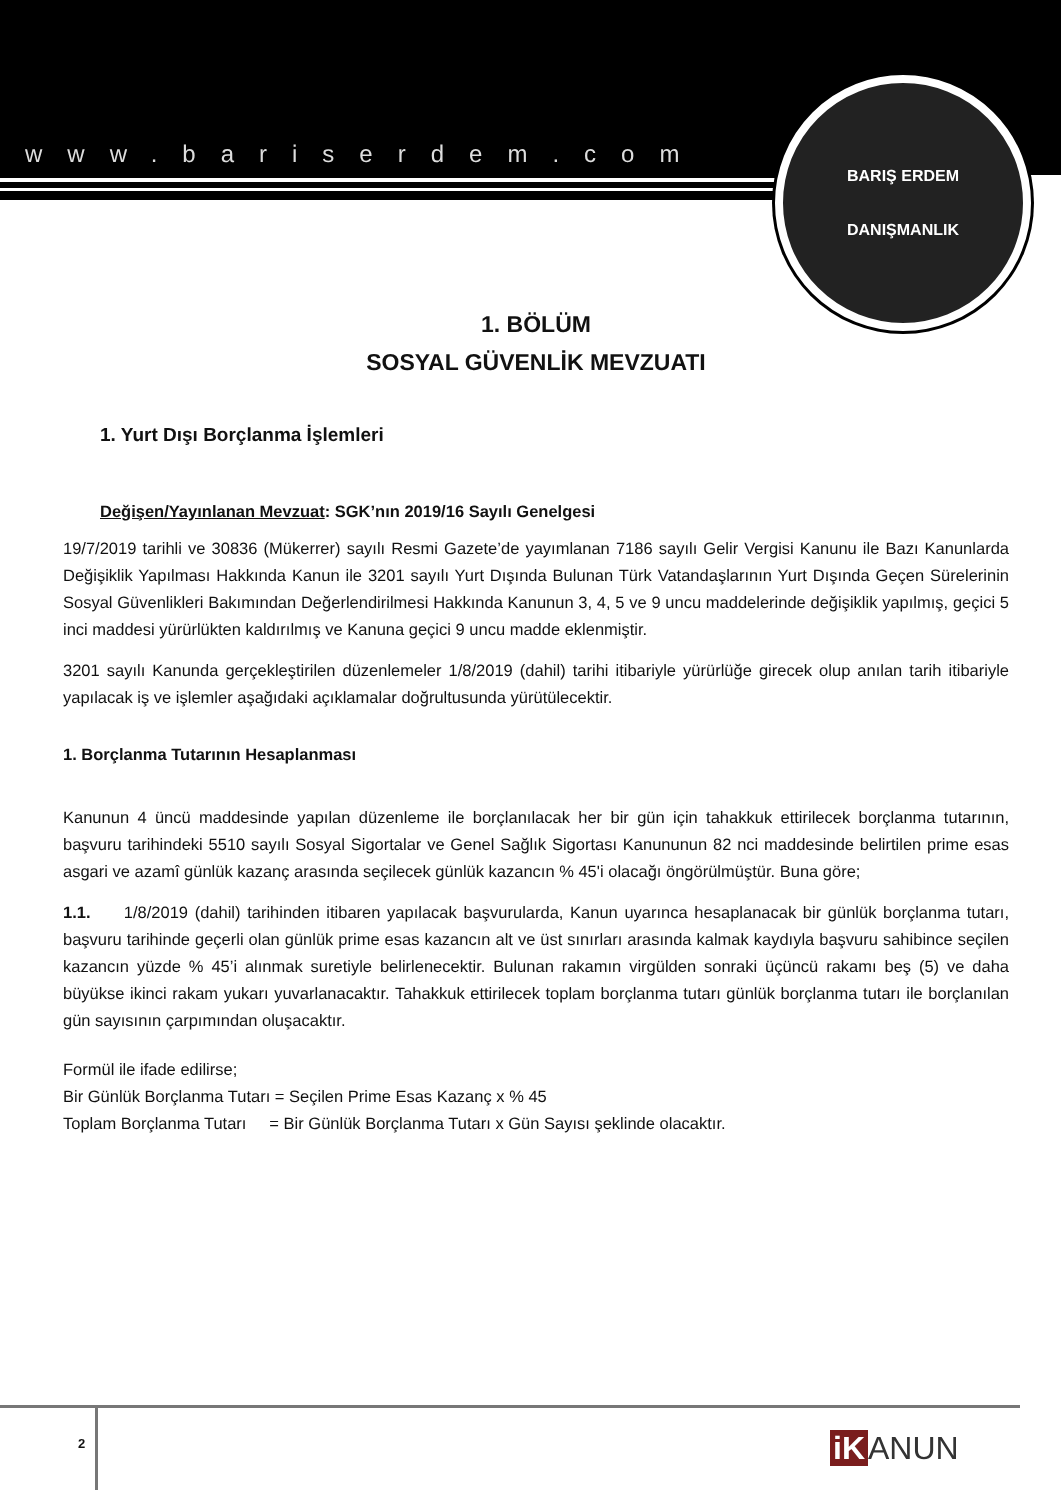www.bariserdem.com
BARIŞ ERDEM
DANIŞMANLIK
1. BÖLÜM
SOSYAL GÜVENLİK MEVZUATI
1. Yurt Dışı Borçlanma İşlemleri
Değişen/Yayınlanan Mevzuat: SGK’nın 2019/16 Sayılı Genelgesi
19/7/2019 tarihli ve 30836 (Mükerrer) sayılı Resmi Gazete’de yayımlanan 7186 sayılı Gelir Vergisi Kanunu ile Bazı Kanunlarda Değişiklik Yapılması Hakkında Kanun ile 3201 sayılı Yurt Dışında Bulunan Türk Vatandaşlarının Yurt Dışında Geçen Sürelerinin Sosyal Güvenlikleri Bakımından Değerlendirilmesi Hakkında Kanunun 3, 4, 5 ve 9 uncu maddelerinde değişiklik yapılmış, geçici 5 inci maddesi yürürlükten kaldırılmış ve Kanuna geçici 9 uncu madde eklenmiştir.
3201 sayılı Kanunda gerçekleştirilen düzenlemeler 1/8/2019 (dahil) tarihi itibariyle yürürlüğe girecek olup anılan tarih itibariyle yapılacak iş ve işlemler aşağıdaki açıklamalar doğrultusunda yürütülecektir.
1. Borçlanma Tutarının Hesaplanması
Kanunun 4 üncü maddesinde yapılan düzenleme ile borçlanılacak her bir gün için tahakkuk ettirilecek borçlanma tutarının, başvuru tarihindeki 5510 sayılı Sosyal Sigortalar ve Genel Sağlık Sigortası Kanununun 82 nci maddesinde belirtilen prime esas asgari ve azamî günlük kazanç arasında seçilecek günlük kazancın % 45'i olacağı öngörülmüştür. Buna göre;
1.1. 1/8/2019 (dahil) tarihinden itibaren yapılacak başvurularda, Kanun uyarınca hesaplanacak bir günlük borçlanma tutarı, başvuru tarihinde geçerli olan günlük prime esas kazancın alt ve üst sınırları arasında kalmak kaydıyla başvuru sahibince seçilen kazancın yüzde % 45’i alınmak suretiyle belirlenecektir. Bulunan rakamın virgülden sonraki üçüncü rakamı beş (5) ve daha büyükse ikinci rakam yukarı yuvarlanacaktır. Tahakkuk ettirilecek toplam borçlanma tutarı günlük borçlanma tutarı ile borçlanılan gün sayısının çarpımından oluşacaktır.
Formül ile ifade edilirse;
Bir Günlük Borçlanma Tutarı = Seçilen Prime Esas Kazanç x % 45
Toplam Borçlanma Tutarı = Bir Günlük Borçlanma Tutarı x Gün Sayısı şeklinde olacaktır.
2 iK ANUN